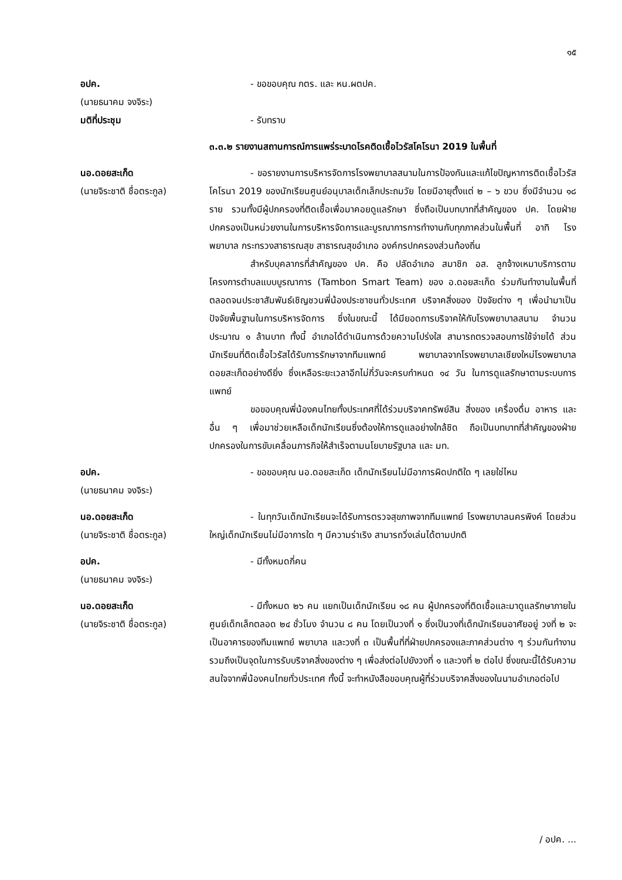๑๕
อปค.
(นายธนาคม จงจิระ)
- ขอขอบคุณ กตร. และ หน.ผตปค.
มติที่ประชุม - รับทราบ
๓.๓.๒ รายงานสถานการณ์การแพร่ระบาดโรคติดเชื้อไวรัสโคโรนา 2019 ในพื้นที่
นอ.ดอยสะเก็ด
(นายจิระชาติ ชื่อตระกูล)
- ขอรายงานการบริหารจัดการโรงพยาบาลสนามในการป้องกันและแก้ไขปัญหาการติดเชื้อไวรัสโคโรนา 2019 ของนักเรียนศูนย์อนุบาลเด็กเล็กประถมวัย โดยมีอายุตั้งแต่ ๒ – ๖ ขวบ ซึ่งมีจำนวน ๑๘ ราย รวมทั้งมีผู้ปกครองที่ติดเชื้อเพื่อมาคอยดูแลรักษา ซึ่งถือเป็นบทบาทที่สำคัญของ ปค. โดยฝ่ายปกครองเป็นหน่วยงานในการบริหารจัดการและบูรณาการการทำงานกับทุกภาคส่วนในพื้นที่ อาทิ โรงพยาบาล กระทรวงสาธารณสุข สาธารณสุขอำเภอ องค์กรปกครองส่วนท้องถิ่น
สำหรับบุคลากรที่สำคัญของ ปค. คือ ปลัดอำเภอ สมาชิก อส. ลูกจ้างเหมาบริการตามโครงการตำบลแบบบูรณาการ (Tambon Smart Team) ของ อ.ดอยสะเก็ด ร่วมกันทำงานในพื้นที่ ตลอดจนประชาสัมพันธ์เชิญชวนพี่น้องประชาชนทั่วประเทศ บริจาคสิ่งของ ปัจจัยต่าง ๆ เพื่อนำมาเป็นปัจจัยพื้นฐานในการบริหารจัดการ ซึ่งในขณะนี้ ได้มียอดการบริจาคให้กับโรงพยาบาลสนาม จำนวนประมาณ ๑ ล้านบาท ทั้งนี้ อำเภอได้ดำเนินการด้วยความโปร่งใส สามารถตรวจสอบการใช้จ่ายได้ ส่วนนักเรียนที่ติดเชื้อไวรัสได้รับการรักษาจากทีมแพทย์ พยาบาลจากโรงพยาบาลเชียงใหม่โรงพยาบาลดอยสะเก็ดอย่างดียิ่ง ซึ่งเหลือระยะเวลาอีกไม่กี่วันจะครบกำหนด ๑๔ วัน ในการดูแลรักษาตามระบบการแพทย์
ขอขอบคุณพี่น้องคนไทยทั้งประเทศที่ได้ร่วมบริจาคทรัพย์สิน สิ่งของ เครื่องดื่ม อาหาร และอื่น ๆ เพื่อมาช่วยเหลือเด็กนักเรียนซึ่งต้องให้การดูแลอย่างใกล้ชิด ถือเป็นบทบาทที่สำคัญของฝ่ายปกครองในการขับเคลื่อนภารกิจให้สำเร็จตามนโยบายรัฐบาล และ มท.
อปค.
(นายธนาคม จงจิระ)
- ขอขอบคุณ นอ.ดอยสะเก็ด เด็กนักเรียนไม่มีอาการผิดปกติใด ๆ เลยใช่ไหม
นอ.ดอยสะเก็ด
(นายจิระชาติ ชื่อตระกูล)
- ในทุกวันเด็กนักเรียนจะได้รับการตรวจสุขภาพจากทีมแพทย์ โรงพยาบาลนครพิงค์ โดยส่วนใหญ่เด็กนักเรียนไม่มีอาการใด ๆ มีความร่าเริง สามารถวิ่งเล่นได้ตามปกติ
อปค.
(นายธนาคม จงจิระ)
- มีทั้งหมดกี่คน
นอ.ดอยสะเก็ด
(นายจิระชาติ ชื่อตระกูล)
- มีทั้งหมด ๒๖ คน แยกเป็นเด็กนักเรียน ๑๘ คน ผู้ปกครองที่ติดเชื้อและมาดูแลรักษาภายในศูนย์เด็กเล็กตลอด ๒๔ ชั่วโมง จำนวน ๘ คน โดยเป็นวงที่ ๑ ซึ่งเป็นวงที่เด็กนักเรียนอาศัยอยู่ วงที่ ๒ จะเป็นอาคารของทีมแพทย์ พยาบาล และวงที่ ๓ เป็นพื้นที่ที่ฝ่ายปกครองและภาคส่วนต่าง ๆ ร่วมกันทำงาน รวมถึงเป็นจุดในการรับบริจาคสิ่งของต่าง ๆ เพื่อส่งต่อไปยังวงที่ ๑ และวงที่ ๒ ต่อไป ซึ่งขณะนี้ได้รับความสนใจจากพี่น้องคนไทยทั่วประเทศ ทั้งนี้ จะทำหนังสือขอบคุณผู้ที่ร่วมบริจาคสิ่งของในนามอำเภอต่อไป
/ อปค. ...